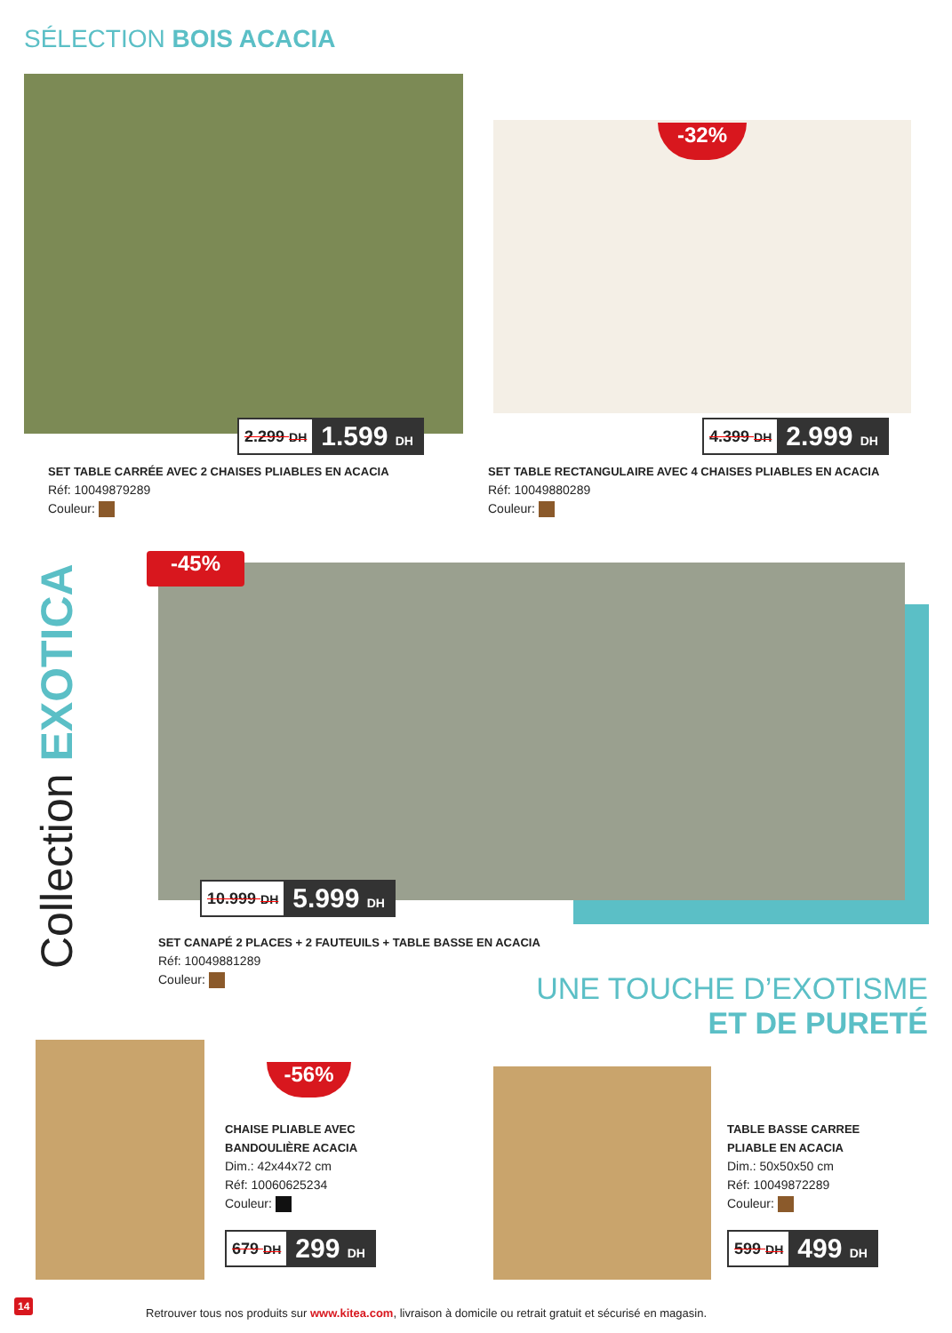SÉLECTION BOIS ACACIA
2.299 DH 1.599 DH
SET TABLE CARRÉE AVEC 2 CHAISES PLIABLES EN ACACIA
Réf: 10049879289
Couleur:
-32%
4.399 DH 2.999 DH
SET TABLE RECTANGULAIRE AVEC 4 CHAISES PLIABLES EN ACACIA
Réf: 10049880289
Couleur:
Collection EXOTICA
-45%
10.999 DH 5.999 DH
SET CANAPÉ 2 PLACES + 2 FAUTEUILS + TABLE BASSE EN ACACIA
Réf: 10049881289
Couleur:
UNE TOUCHE D’EXOTISME
ET DE PURETÉ
-56%
CHAISE PLIABLE AVEC
BANDOULIÈRE ACACIA
Dim.: 42x44x72 cm
Réf: 10060625234
Couleur:
679 DH 299 DH
TABLE BASSE CARREE
PLIABLE EN ACACIA
Dim.: 50x50x50 cm
Réf: 10049872289
Couleur:
599 DH 499 DH
14
Retrouver tous nos produits sur www.kitea.com, livraison à domicile ou retrait gratuit et sécurisé en magasin.